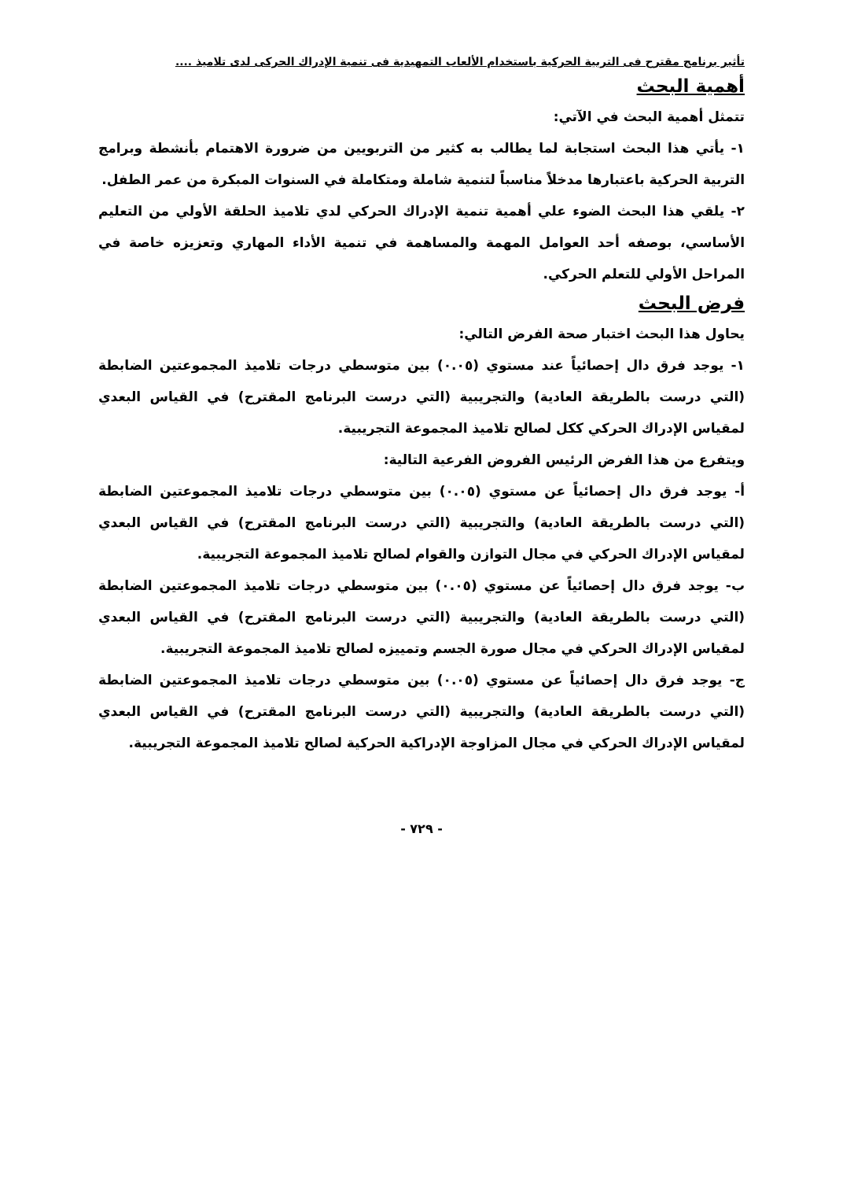تأثير برنامج مقترح فى التربية الحركية باستخدام الألعاب التمهيدية فى تنمية الإدراك الحركى لدى تلاميذ ....
أهمية البحث
تتمثل أهمية البحث في الآتي:
١- يأتي هذا البحث استجابة لما يطالب به كثير من التربويين من ضرورة الاهتمام بأنشطة وبرامج التربية الحركية باعتبارها مدخلاً مناسباً لتنمية شاملة ومتكاملة في السنوات المبكرة من عمر الطفل.
٢- يلقي هذا البحث الضوء علي أهمية تنمية الإدراك الحركي لدي تلاميذ الحلقة الأولي من التعليم الأساسي، بوصفه أحد العوامل المهمة والمساهمة في تنمية الأداء المهاري وتعزيزه خاصة في المراحل الأولي للتعلم الحركي.
فرض البحث
يحاول هذا البحث اختبار صحة الفرض التالي:
١- يوجد فرق دال إحصائياً عند مستوي (٠.٠٥) بين متوسطي درجات تلاميذ المجموعتين الضابطة (التي درست بالطريقة العادية) والتجريبية (التي درست البرنامج المقترح) في القياس البعدي لمقياس الإدراك الحركي ككل لصالح تلاميذ المجموعة التجريبية.
ويتفرع من هذا الفرض الرئيس الفروض الفرعية التالية:
أ- يوجد فرق دال إحصائياً عن مستوي (٠.٠٥) بين متوسطي درجات تلاميذ المجموعتين الضابطة (التي درست بالطريقة العادية) والتجريبية (التي درست البرنامج المقترح) في القياس البعدي لمقياس الإدراك الحركي في مجال التوازن والقوام لصالح تلاميذ المجموعة التجريبية.
ب- يوجد فرق دال إحصائياً عن مستوي (٠.٠٥) بين متوسطي درجات تلاميذ المجموعتين الضابطة (التي درست بالطريقة العادية) والتجريبية (التي درست البرنامج المقترح) في القياس البعدي لمقياس الإدراك الحركي في مجال صورة الجسم وتمييزه لصالح تلاميذ المجموعة التجريبية.
ج- يوجد فرق دال إحصائياً عن مستوي (٠.٠٥) بين متوسطي درجات تلاميذ المجموعتين الضابطة (التي درست بالطريقة العادية) والتجريبية (التي درست البرنامج المقترح) في القياس البعدي لمقياس الإدراك الحركي في مجال المزاوجة الإدراكية الحركية لصالح تلاميذ المجموعة التجريبية.
- ٧٢٩ -